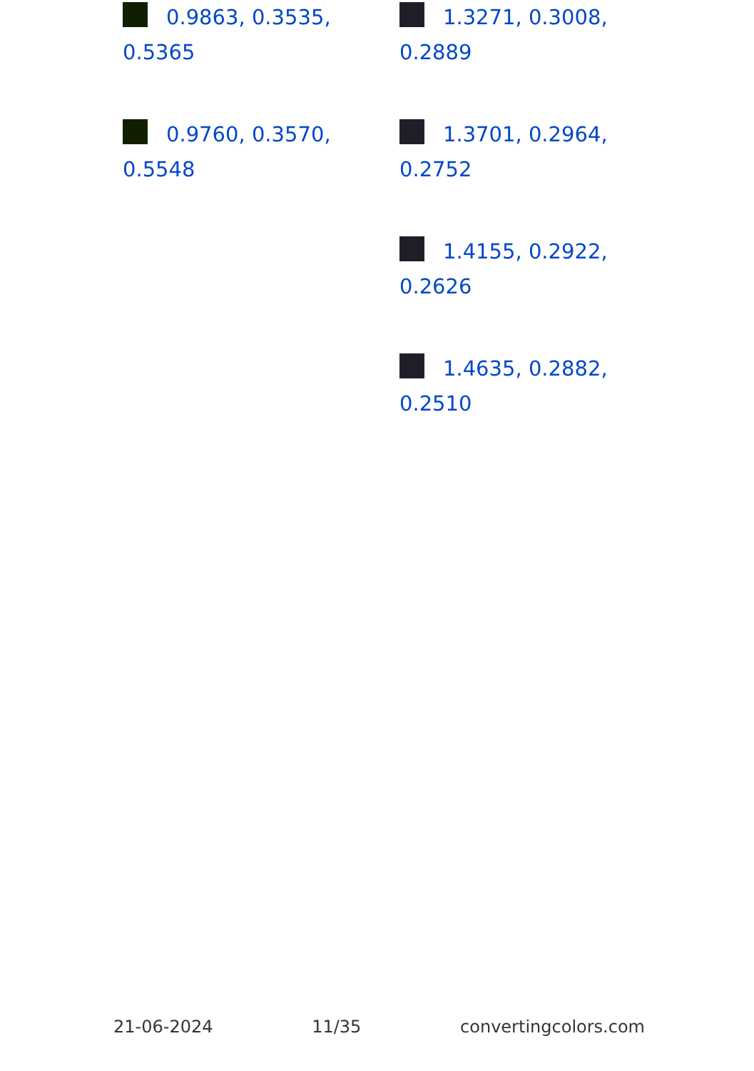0.9863, 0.3535, 0.5365
0.9760, 0.3570, 0.5548
1.3271, 0.3008, 0.2889
1.3701, 0.2964, 0.2752
1.4155, 0.2922, 0.2626
1.4635, 0.2882, 0.2510
21-06-2024 11/35 convertingcolors.com